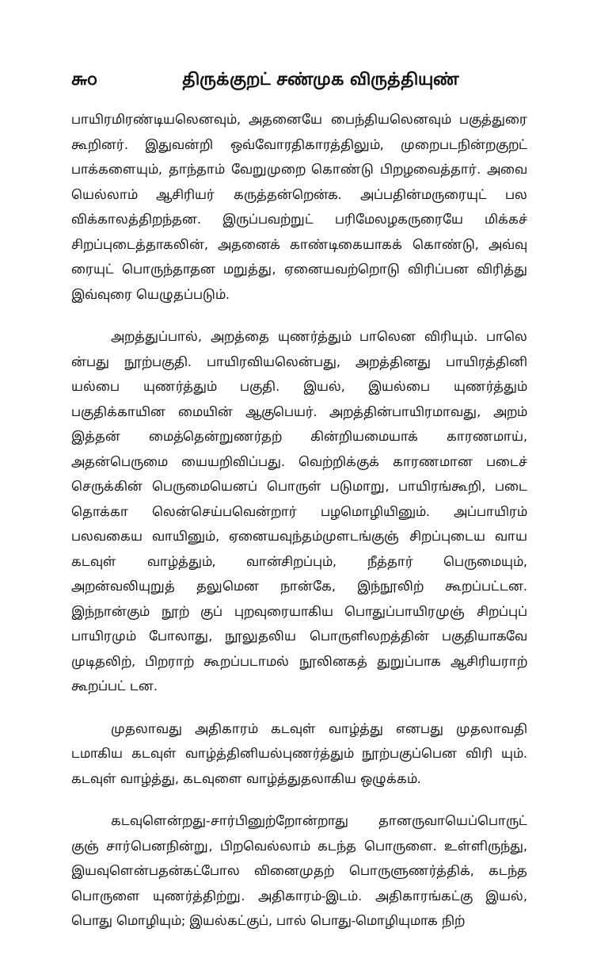௬௦ திருக்குறட் சண்முக விருத்தியுண்
பாயிரமிரண்டியலெனவும், அதனையே பைந்தியலெனவும் பகுத்துரை கூறினர். இதுவன்றி ஒவ்வோரதிகாரத்திலும், முறைபடநின்றகுறட் பாக்களையும், தாந்தாம் வேறுமுறை கொண்டு பிறழவைத்தார். அவை யெல்லாம் ஆசிரியர் கருத்தன்றென்க. அப்பதின்மருரையுட் பல விக்காலத்திறந்தன. இருப்பவற்றுட் பரிமேலழகருரையே மிக்கச் சிறப்புடைத்தாகலின், அதனைக் காண்டிகையாகக் கொண்டு, அவ்வு ரையுட் பொருந்தாதன மறுத்து, ஏனையவற்றொடு விரிப்பன விரித்து இவ்வுரை யெழுதப்படும்.
அறத்துப்பால், அறத்தை யுணர்த்தும் பாலென விரியும். பாலெ ன்பது நூற்பகுதி. பாயிரவியலென்பது, அறத்தினது பாயிரத்தினி யல்பை யுணர்த்தும் பகுதி. இயல், இயல்பை யுணர்த்தும் பகுதிக்காயின மையின் ஆகுபெயர். அறத்தின்பாயிரமாவது, அறம் இத்தன் மைத்தென்றுணர்தற் கின்றியமையாக் காரணமாய், அதன்பெருமை யையறிவிப்பது. வெற்றிக்குக் காரணமான படைச் செருக்கின் பெருமையெனப் பொருள் படுமாறு, பாயிரங்கூறி, படை தொக்கா லென்செய்பவென்றார் பழமொழியினும். அப்பாயிரம் பலவகைய வாயினும், ஏனையவுந்தம்முளடங்குஞ் சிறப்புடைய வாய கடவுள் வாழ்த்தும், வான்சிறப்பும், நீத்தார் பெருமையும், அறன்வலியுறுத் தலுமென நான்கே, இந்நூலிற் கூறப்பட்டன. இந்நான்கும் நூற் குப் புறவுரையாகிய பொதுப்பாயிரமுஞ் சிறப்புப் பாயிரமும் போலாது, நூலுதலிய பொருளிலறத்தின் பகுதியாகவே முடிதலிற், பிறராற் கூறப்படாமல் நூலினகத் துறுப்பாக ஆசிரியராற் கூறப்பட் டன.
முதலாவது அதிகாரம் கடவுள் வாழ்த்து எனபது முதலாவதி டமாகிய கடவுள் வாழ்த்தினியல்புணர்த்தும் நூற்பகுப்பென விரி யும். கடவுள் வாழ்த்து, கடவுளை வாழ்த்துதலாகிய ஒழுக்கம்.
கடவுளென்றது-சார்பினுற்றோன்றாது தானருவாயெப்பொருட் குஞ் சார்பெனநின்று, பிறவெல்லாம் கடந்த பொருளை. உள்ளிருந்து, இயவுளென்பதன்கட்போல வினைமுதற் பொருளுணர்த்திக், கடந்த பொருளை யுணர்த்திற்று. அதிகாரம்-இடம். அதிகாரங்கட்கு இயல், பொது மொழியும்; இயல்கட்குப், பால் பொது-மொழியுமாக நிற்